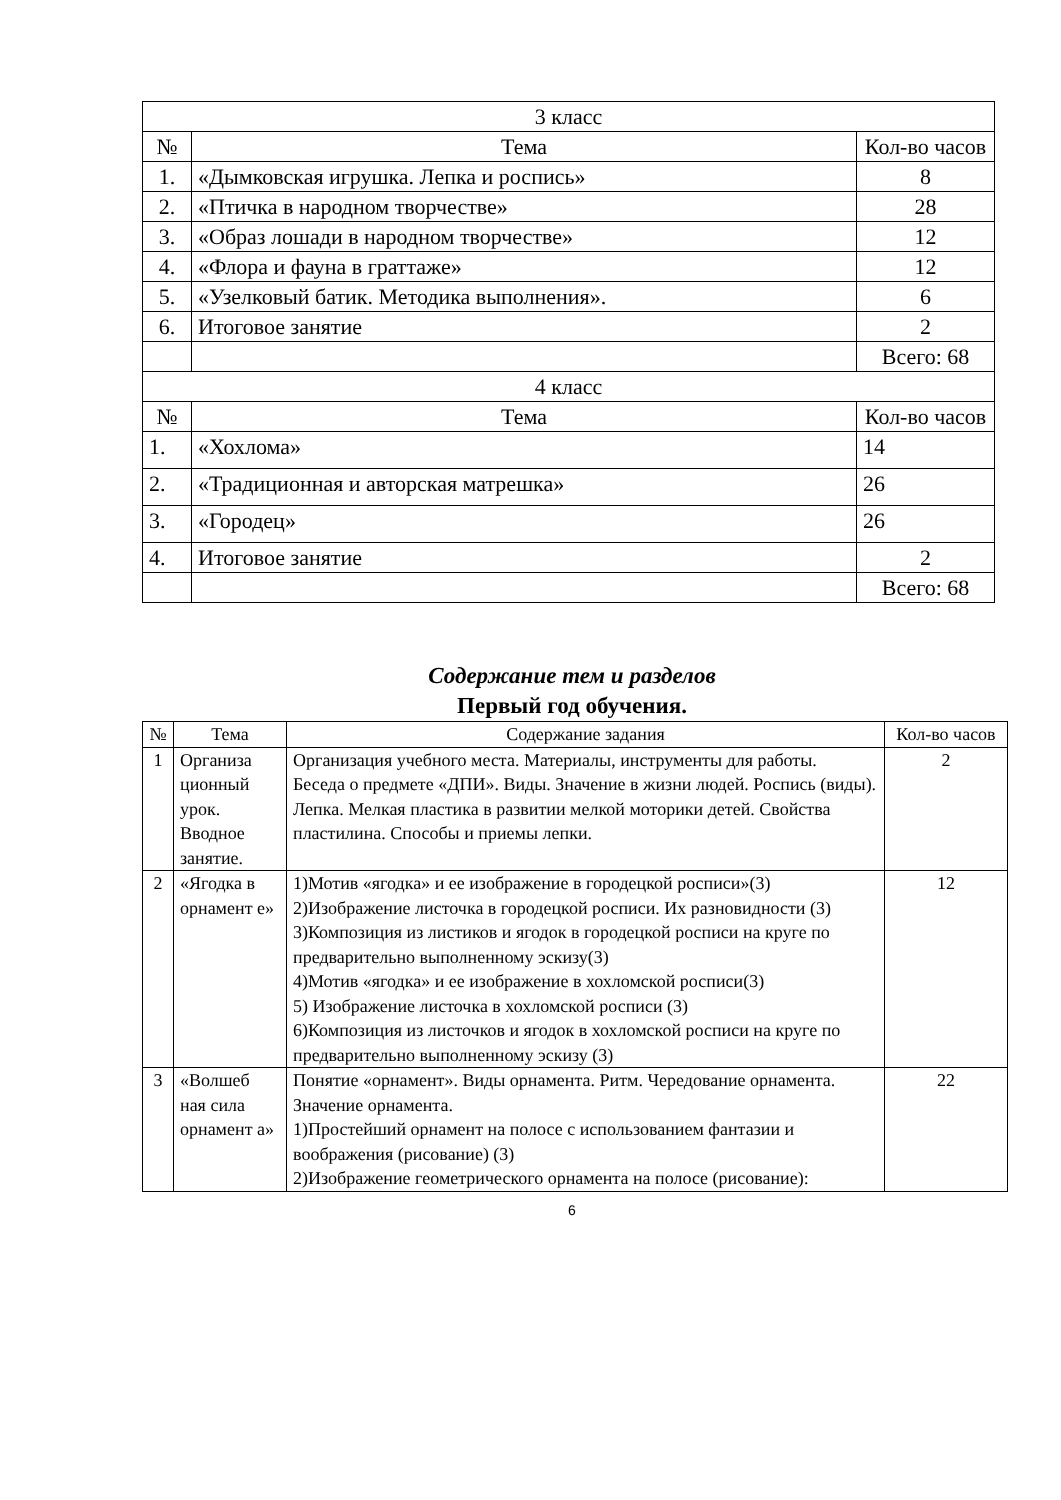| 3 класс | | |
| --- | --- | --- |
| № | Тема | Кол-во часов |
| 1. | «Дымковская игрушка. Лепка и роспись» | 8 |
| 2. | «Птичка в народном творчестве» | 28 |
| 3. | «Образ лошади в народном творчестве» | 12 |
| 4. | «Флора и фауна в граттаже» | 12 |
| 5. | «Узелковый батик. Методика выполнения». | 6 |
| 6. | Итоговое занятие | 2 |
| | | Всего: 68 |
| 4 класс | | |
| № | Тема | Кол-во часов |
| 1. | «Хохлома» | 14 |
| 2. | «Традиционная и авторская матрешка» | 26 |
| 3. | «Городец» | 26 |
| 4. | Итоговое занятие | 2 |
| | | Всего: 68 |
Содержание тем и разделов
Первый год обучения.
| № | Тема | Содержание задания | Кол-во часов |
| --- | --- | --- | --- |
| 1 | Организа ционный урок. Вводное занятие. | Организация учебного места. Материалы, инструменты для работы. Беседа о предмете «ДПИ». Виды. Значение в жизни людей. Роспись (виды). Лепка. Мелкая пластика в развитии мелкой моторики детей. Свойства пластилина. Способы и приемы лепки. | 2 |
| 2 | «Ягодка в орнамент е» | 1)Мотив «ягодка» и ее изображение в городецкой росписи»(3) 2)Изображение листочка в городецкой росписи. Их разновидности (3) 3)Композиция из листиков и ягодок в городецкой росписи на круге по предварительно выполненному эскизу(3) 4)Мотив «ягодка» и ее изображение в хохломской росписи(3) 5) Изображение листочка в хохломской росписи (3) 6)Композиция из листочков и ягодок в хохломской росписи на круге по предварительно выполненному эскизу (3) | 12 |
| 3 | «Волшеб ная сила орнамент а» | Понятие «орнамент». Виды орнамента. Ритм. Чередование орнамента. Значение орнамента. 1)Простейший орнамент на полосе с использованием фантазии и воображения (рисование) (3) 2)Изображение геометрического орнамента на полосе (рисование): | 22 |
6